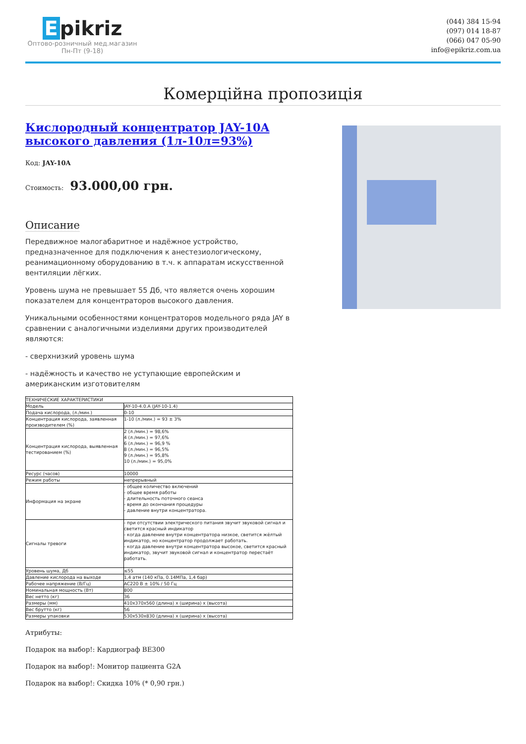Epikriz
Оптово-розничный мед.магазин
Пн-Пт (9-18)
(044) 384 15-94
(097) 014 18-87
(066) 047 05-90
info@epikriz.com.ua
Комерційна пропозиція
Кислородный концентратор JAY-10A высокого давления (1л-10л=93%)
Код: JAY-10A
Стоимость: 93.000,00 грн.
Описание
Передвижное малогабаритное и надёжное устройство, предназначенное для подключения к анестезиологическому, реанимационному оборудованию в т.ч. к аппаратам искусственной вентиляции лёгких.
Уровень шума не превышает 55 Дб, что является очень хорошим показателем для концентраторов высокого давления.
Уникальными особенностями концентраторов модельного ряда JAY в сравнении с аналогичными изделиями других производителей являются:
- сверхнизкий уровень шума
- надёжность и качество не уступающие европейским и американским изготовителям
| ТЕХНИЧЕСКИЕ ХАРАКТЕРИСТИКИ | |
| Модель | JAY-10-4.0.A (JAY-10-1.4) |
| Подача кислорода, (л./мин.) | 0-10 |
| Концентрация кислорода, заявленная производителем (%) | 1-10 (л./мин.) = 93 ± 3% |
| Концентрация кислорода, выявленная тестированием (%) | 2 (л./мин.) = 98,6% 4 (л./мин.) = 97,6% 6 (л./мин.) = 96,9 % 8 (л./мин.) = 96,5% 9 (л./мин.) = 95,8% 10 (л./мин.) = 95,0% |
| Ресурс (часов) | 10000 |
| Режим работы | непрерывный |
| Информация на экране | - общее количество включений - общее время работы - длительность поточного сеанса - время до окончания процедуры - давление внутри концентратора. |
| Сигналы тревоги | - при отсутствии электрического питания звучит звуковой сигнал и светится красный индикатор - когда давление внутри концентратора низкое, светится жёлтый индикатор, но концентратор продолжает работать. - когда давление внутри концентратора высокое, светится красный индикатор, звучит звуковой сигнал и концентратор перестаёт работать. |
| Уровень шума, Дб | ≤55 |
| Давление кислорода на выходе | 1,4 атм (140 кПа, 0.14МПа, 1,4 бар) |
| Рабочее напряжение (В/Гц) | AC220 В ± 10% / 50 Гц |
| Номинальная мощность (Вт) | 800 |
| Вес нетто (кг) | 36 |
| Размеры (мм) | 410x370x560 (длина) x (ширина) x (высота) |
| Вес брутто (кг) | 56 |
| Размеры упаковки | 530x530x830 (длина) x (ширина) x (высота) |
Атрибуты:
Подарок на выбор!: Кардиограф BE300
Подарок на выбор!: Монитор пациента G2A
Подарок на выбор!: Скидка 10% (* 0,90 грн.)